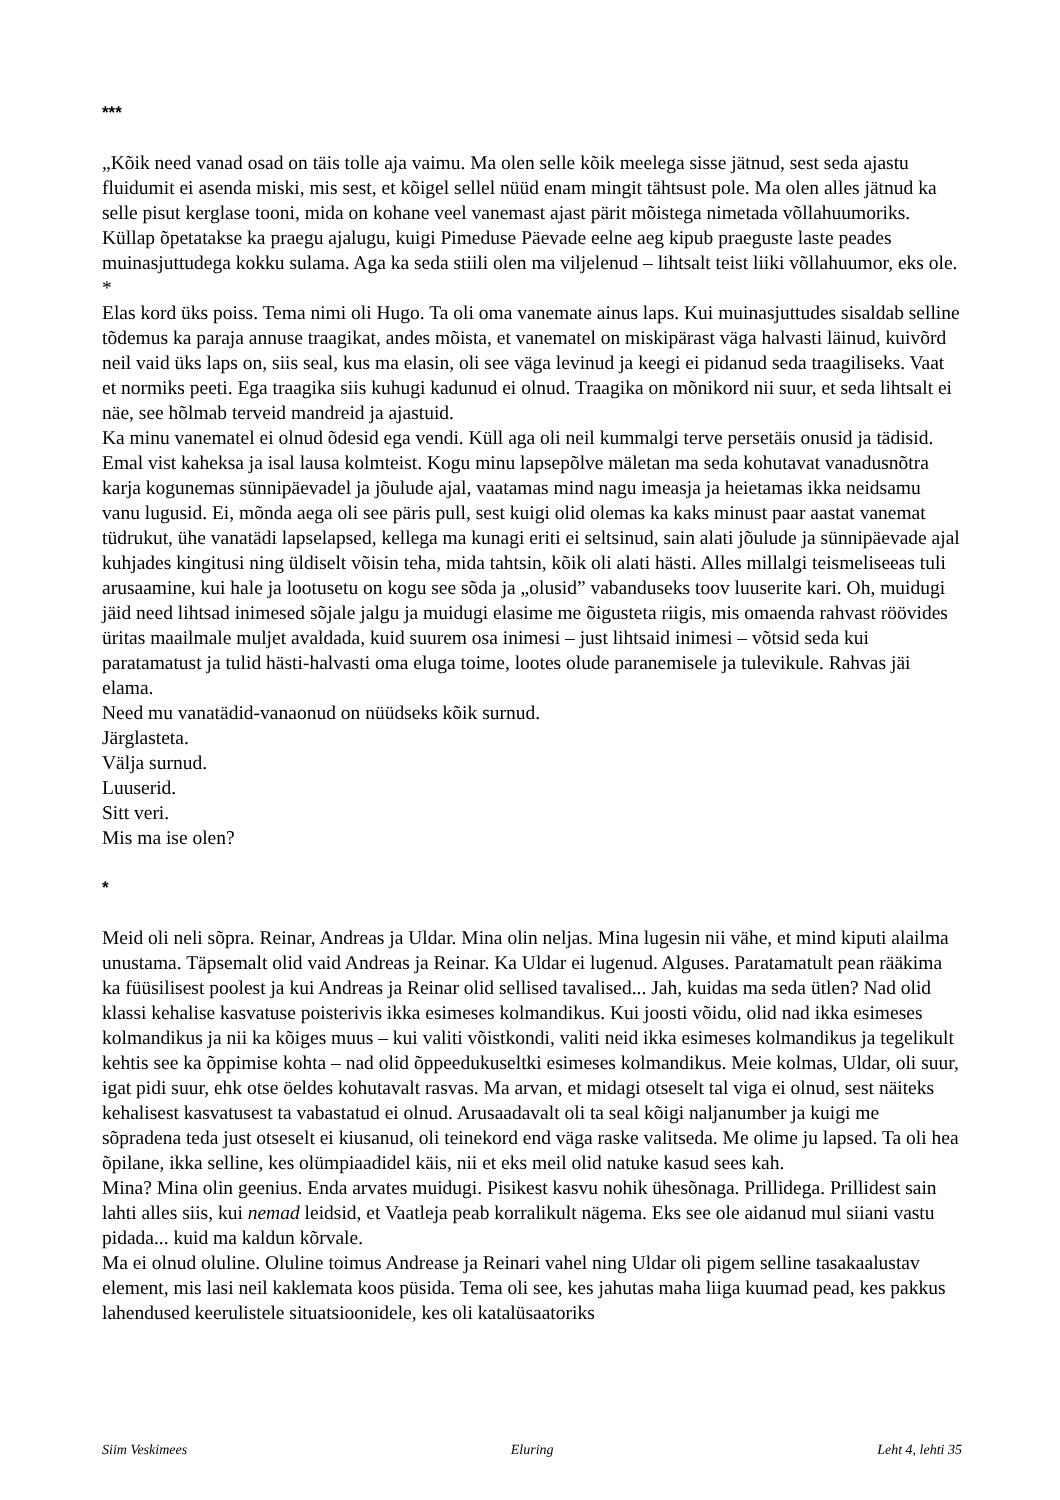***
„Kõik need vanad osad on täis tolle aja vaimu. Ma olen selle kõik meelega sisse jätnud, sest seda ajastu fluidumit ei asenda miski, mis sest, et kõigel sellel nüüd enam mingit tähtsust pole. Ma olen alles jätnud ka selle pisut kerglase tooni, mida on kohane veel vanemast ajast pärit mõistega nimetada võllahuumoriks. Küllap õpetatakse ka praegu ajalugu, kuigi Pimeduse Päevade eelne aeg kipub praeguste laste peades muinasjuttudega kokku sulama. Aga ka seda stiili olen ma viljelenud – lihtsalt teist liiki võllahuumor, eks ole.
*
Elas kord üks poiss. Tema nimi oli Hugo. Ta oli oma vanemate ainus laps. Kui muinasjuttudes sisaldab selline tõdemus ka paraja annuse traagikat, andes mõista, et vanematel on miskipärast väga halvasti läinud, kuivõrd neil vaid üks laps on, siis seal, kus ma elasin, oli see väga levinud ja keegi ei pidanud seda traagiliseks. Vaat et normiks peeti. Ega traagika siis kuhugi kadunud ei olnud. Traagika on mõnikord nii suur, et seda lihtsalt ei näe, see hõlmab terveid mandreid ja ajastuid.
Ka minu vanematel ei olnud õdesid ega vendi. Küll aga oli neil kummalgi terve persetäis onusid ja tädisid. Emal vist kaheksa ja isal lausa kolmteist. Kogu minu lapsepõlve mäletan ma seda kohutavat vanadusnõtra karja kogunemas sünnipäevadel ja jõulude ajal, vaatamas mind nagu imeasja ja heietamas ikka neidsamu vanu lugusid. Ei, mõnda aega oli see päris pull, sest kuigi olid olemas ka kaks minust paar aastat vanemat tüdrukut, ühe vanatädi lapselapsed, kellega ma kunagi eriti ei seltsinud, sain alati jõulude ja sünnipäevade ajal kuhjades kingitusi ning üldiselt võisin teha, mida tahtsin, kõik oli alati hästi. Alles millalgi teismeliseeas tuli arusaamine, kui hale ja lootusetu on kogu see sõda ja „olusid” vabanduseks toov luuserite kari. Oh, muidugi jäid need lihtsad inimesed sõjale jalgu ja muidugi elasime me õigusteta riigis, mis omaenda rahvast röövides üritas maailmale muljet avaldada, kuid suurem osa inimesi – just lihtsaid inimesi – võtsid seda kui paratamatust ja tulid hästi-halvasti oma eluga toime, lootes olude paranemisele ja tulevikule. Rahvas jäi elama.
Need mu vanatädid-vanaonud on nüüdseks kõik surnud.
Järglasteta.
Välja surnud.
Luuserid.
Sitt veri.
Mis ma ise olen?
*
Meid oli neli sõpra. Reinar, Andreas ja Uldar. Mina olin neljas. Mina lugesin nii vähe, et mind kiputi alailma unustama. Täpsemalt olid vaid Andreas ja Reinar. Ka Uldar ei lugenud. Alguses. Paratamatult pean rääkima ka füüsilisest poolest ja kui Andreas ja Reinar olid sellised tavalised... Jah, kuidas ma seda ütlen? Nad olid klassi kehalise kasvatuse poisterivis ikka esimeses kolmandikus. Kui joosti võidu, olid nad ikka esimeses kolmandikus ja nii ka kõiges muus – kui valiti võistkondi, valiti neid ikka esimeses kolmandikus ja tegelikult kehtis see ka õppimise kohta – nad olid õppeedukuseltki esimeses kolmandikus. Meie kolmas, Uldar, oli suur, igat pidi suur, ehk otse öeldes kohutavalt rasvas. Ma arvan, et midagi otseselt tal viga ei olnud, sest näiteks kehalisest kasvatusest ta vabastatud ei olnud. Arusaadavalt oli ta seal kõigi naljanumber ja kuigi me sõpradena teda just otseselt ei kiusanud, oli teinekord end väga raske valitseda. Me olime ju lapsed. Ta oli hea õpilane, ikka selline, kes olümpiaadidel käis, nii et eks meil olid natuke kasud sees kah.
Mina? Mina olin geenius. Enda arvates muidugi. Pisikest kasvu nohik ühesõnaga. Prillidega. Prillidest sain lahti alles siis, kui nemad leidsid, et Vaatleja peab korralikult nägema. Eks see ole aidanud mul siiani vastu pidada... kuid ma kaldun kõrvale.
Ma ei olnud oluline. Oluline toimus Andrease ja Reinari vahel ning Uldar oli pigem selline tasakaalustav element, mis lasi neil kaklemata koos püsida. Tema oli see, kes jahutas maha liiga kuumad pead, kes pakkus lahendused keerulistele situatsioonidele, kes oli katalüsaatoriks
Siim Veskimees Eluring Leht 4, lehti 35